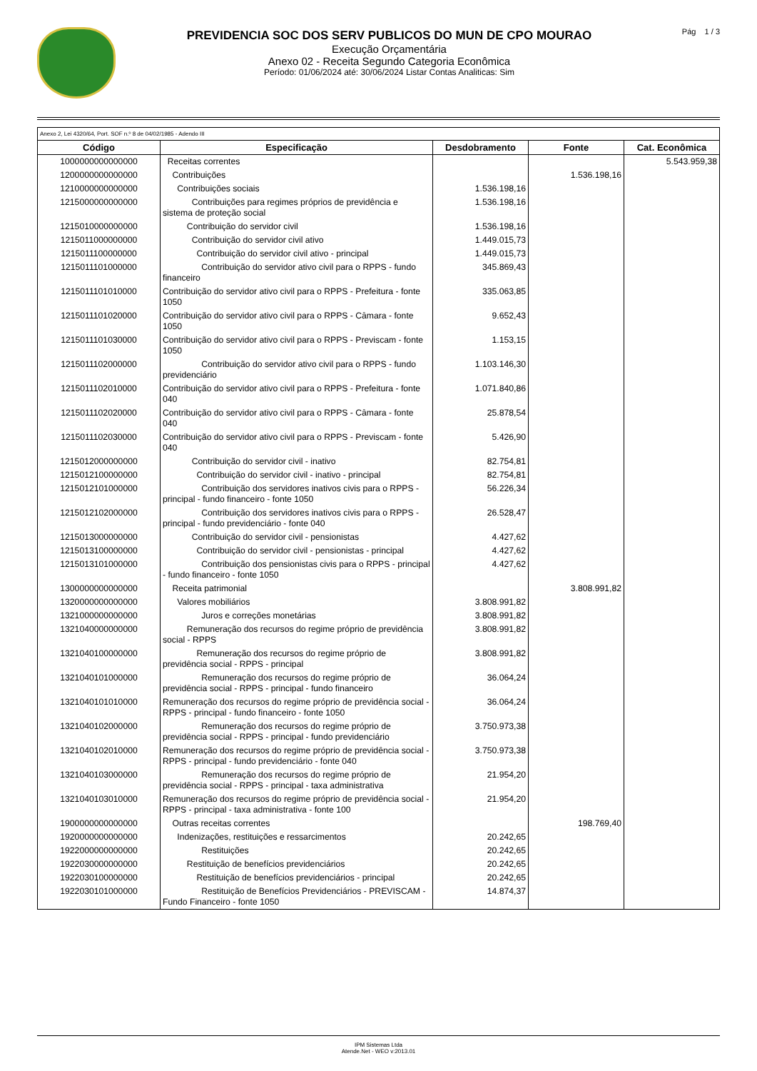PREVIDENCIA SOC DOS SERV PUBLICOS DO MUN DE CPO MOURAO
Execução Orçamentária
Anexo 02 - Receita Segundo Categoria Econômica
Período: 01/06/2024 até: 30/06/2024 Listar Contas Analiticas: Sim
Pág 1 / 3
| Anexo 2, Lei 4320/64, Port. SOF n.º 8 de 04/02/1985 - Adendo III | | | | |
| Código | Especificação | Desdobramento | Fonte | Cat. Econômica |
| 1000000000000000 | Receitas correntes | | | 5.543.959,38 |
| 1200000000000000 | Contribuições | | 1.536.198,16 | |
| 1210000000000000 | Contribuições sociais | 1.536.198,16 | | |
| 1215000000000000 | Contribuições para regimes próprios de previdência e sistema de proteção social | 1.536.198,16 | | |
| 1215010000000000 | Contribuição do servidor civil | 1.536.198,16 | | |
| 1215011000000000 | Contribuição do servidor civil ativo | 1.449.015,73 | | |
| 1215011100000000 | Contribuição do servidor civil ativo - principal | 1.449.015,73 | | |
| 1215011101000000 | Contribuição do servidor ativo civil para o RPPS - fundo financeiro | 345.869,43 | | |
| 1215011101010000 | Contribuição do servidor ativo civil para o RPPS - Prefeitura - fonte 1050 | 335.063,85 | | |
| 1215011101020000 | Contribuição do servidor ativo civil para o RPPS - Câmara - fonte 1050 | 9.652,43 | | |
| 1215011101030000 | Contribuição do servidor ativo civil para o RPPS - Previscam - fonte 1050 | 1.153,15 | | |
| 1215011102000000 | Contribuição do servidor ativo civil para o RPPS - fundo previdenciário | 1.103.146,30 | | |
| 1215011102010000 | Contribuição do servidor ativo civil para o RPPS - Prefeitura - fonte 040 | 1.071.840,86 | | |
| 1215011102020000 | Contribuição do servidor ativo civil para o RPPS - Câmara - fonte 040 | 25.878,54 | | |
| 1215011102030000 | Contribuição do servidor ativo civil para o RPPS - Previscam - fonte 040 | 5.426,90 | | |
| 1215012000000000 | Contribuição do servidor civil - inativo | 82.754,81 | | |
| 1215012100000000 | Contribuição do servidor civil - inativo - principal | 82.754,81 | | |
| 1215012101000000 | Contribuição dos servidores inativos civis para o RPPS - principal - fundo financeiro - fonte 1050 | 56.226,34 | | |
| 1215012102000000 | Contribuição dos servidores inativos civis para o RPPS - principal - fundo previdenciário - fonte 040 | 26.528,47 | | |
| 1215013000000000 | Contribuição do servidor civil - pensionistas | 4.427,62 | | |
| 1215013100000000 | Contribuição do servidor civil - pensionistas - principal | 4.427,62 | | |
| 1215013101000000 | Contribuição dos pensionistas civis para o RPPS - principal - fundo financeiro - fonte 1050 | 4.427,62 | | |
| 1300000000000000 | Receita patrimonial | | 3.808.991,82 | |
| 1320000000000000 | Valores mobiliários | 3.808.991,82 | | |
| 1321000000000000 | Juros e correções monetárias | 3.808.991,82 | | |
| 1321040000000000 | Remuneração dos recursos do regime próprio de previdência social - RPPS | 3.808.991,82 | | |
| 1321040100000000 | Remuneração dos recursos do regime próprio de previdência social - RPPS - principal | 3.808.991,82 | | |
| 1321040101000000 | Remuneração dos recursos do regime próprio de previdência social - RPPS - principal - fundo financeiro | 36.064,24 | | |
| 1321040101010000 | Remuneração dos recursos do regime próprio de previdência social - RPPS - principal - fundo financeiro - fonte 1050 | 36.064,24 | | |
| 1321040102000000 | Remuneração dos recursos do regime próprio de previdência social - RPPS - principal - fundo previdenciário | 3.750.973,38 | | |
| 1321040102010000 | Remuneração dos recursos do regime próprio de previdência social - RPPS - principal - fundo previdenciário - fonte 040 | 3.750.973,38 | | |
| 1321040103000000 | Remuneração dos recursos do regime próprio de previdência social - RPPS - principal - taxa administrativa | 21.954,20 | | |
| 1321040103010000 | Remuneração dos recursos do regime próprio de previdência social - RPPS - principal - taxa administrativa - fonte 100 | 21.954,20 | | |
| 1900000000000000 | Outras receitas correntes | | 198.769,40 | |
| 1920000000000000 | Indenizações, restituições e ressarcimentos | 20.242,65 | | |
| 1922000000000000 | Restituições | 20.242,65 | | |
| 1922030000000000 | Restituição de benefícios previdenciários | 20.242,65 | | |
| 1922030100000000 | Restituição de benefícios previdenciários - principal | 20.242,65 | | |
| 1922030101000000 | Restituição de Benefícios Previdenciários - PREVISCAM - Fundo Financeiro - fonte 1050 | 14.874,37 | | |
IPM Sistemas Ltda
Atende.Net - WEO v:2013.01